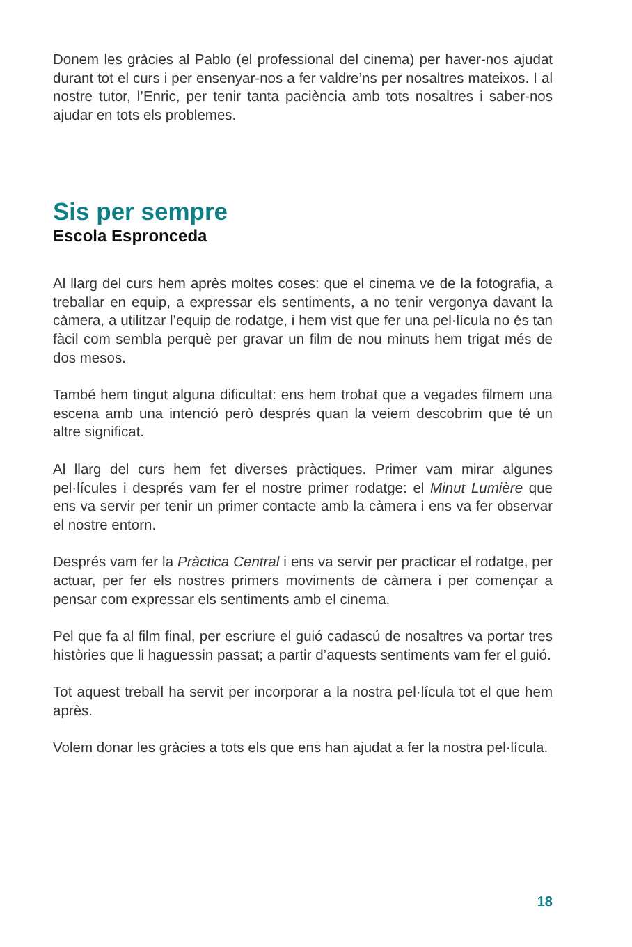Donem les gràcies al Pablo (el professional del cinema) per haver-nos ajudat durant tot el curs i per ensenyar-nos a fer valdre’ns per nosaltres mateixos. I al nostre tutor, l’Enric, per tenir tanta paciència amb tots nosaltres i saber-nos ajudar en tots els problemes.
Sis per sempre
Escola Espronceda
Al llarg del curs hem après moltes coses: que el cinema ve de la fotografia, a treballar en equip, a expressar els sentiments, a no tenir vergonya davant la càmera, a utilitzar l’equip de rodatge, i hem vist que fer una pel·lícula no és tan fàcil com sembla perquè per gravar un film de nou minuts hem trigat més de dos mesos.
També hem tingut alguna dificultat: ens hem trobat que a vegades filmem una escena amb una intenció però després quan la veiem descobrim que té un altre significat.
Al llarg del curs hem fet diverses pràctiques. Primer vam mirar algunes pel·lícules i després vam fer el nostre primer rodatge: el Minut Lumière que ens va servir per tenir un primer contacte amb la càmera i ens va fer observar el nostre entorn.
Després vam fer la Pràctica Central i ens va servir per practicar el rodatge, per actuar, per fer els nostres primers moviments de càmera i per començar a pensar com expressar els sentiments amb el cinema.
Pel que fa al film final, per escriure el guió cadascú de nosaltres va portar tres històries que li haguessin passat; a partir d’aquests sentiments vam fer el guió.
Tot aquest treball ha servit per incorporar a la nostra pel·lícula tot el que hem après.
Volem donar les gràcies a tots els que ens han ajudat a fer la nostra pel·lícula.
18